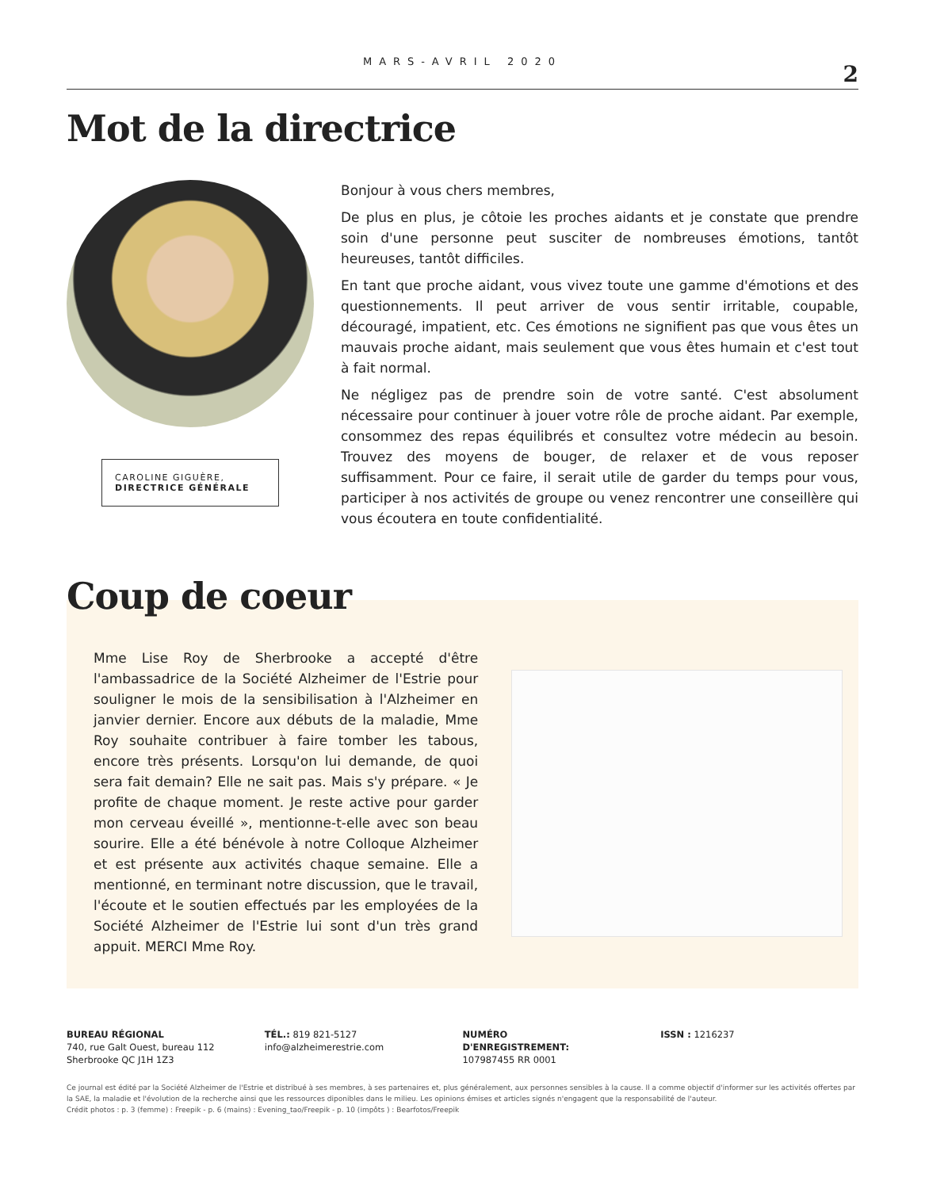MARS-AVRIL 2020
2
Mot de la directrice
CAROLINE GIGUÈRE,
DIRECTRICE GÉNÉRALE
Bonjour à vous chers membres,
De plus en plus, je côtoie les proches aidants et je constate que prendre soin d'une personne peut susciter de nombreuses émotions, tantôt heureuses, tantôt difficiles.
En tant que proche aidant, vous vivez toute une gamme d'émotions et des questionnements. Il peut arriver de vous sentir irritable, coupable, découragé, impatient, etc. Ces émotions ne signifient pas que vous êtes un mauvais proche aidant, mais seulement que vous êtes humain et c'est tout à fait normal.
Ne négligez pas de prendre soin de votre santé. C'est absolument nécessaire pour continuer à jouer votre rôle de proche aidant. Par exemple, consommez des repas équilibrés et consultez votre médecin au besoin. Trouvez des moyens de bouger, de relaxer et de vous reposer suffisamment. Pour ce faire, il serait utile de garder du temps pour vous, participer à nos activités de groupe ou venez rencontrer une conseillère qui vous écoutera en toute confidentialité.
Coup de coeur
Mme Lise Roy de Sherbrooke a accepté d'être l'ambassadrice de la Société Alzheimer de l'Estrie pour souligner le mois de la sensibilisation à l'Alzheimer en janvier dernier. Encore aux débuts de la maladie, Mme Roy souhaite contribuer à faire tomber les tabous, encore très présents. Lorsqu'on lui demande, de quoi sera fait demain? Elle ne sait pas. Mais s'y prépare. « Je profite de chaque moment. Je reste active pour garder mon cerveau éveillé », mentionne-t-elle avec son beau sourire. Elle a été bénévole à notre Colloque Alzheimer et est présente aux activités chaque semaine. Elle a mentionné, en terminant notre discussion, que le travail, l'écoute et le soutien effectués par les employées de la Société Alzheimer de l'Estrie lui sont d'un très grand appuit. MERCI Mme Roy.
BUREAU RÉGIONAL
740, rue Galt Ouest, bureau 112
Sherbrooke QC J1H 1Z3
TÉL.: 819 821-5127
info@alzheimerestrie.com
NUMÉRO
D'ENREGISTREMENT:
107987455 RR 0001
ISSN : 1216237
Ce journal est édité par la Société Alzheimer de l'Estrie et distribué à ses membres, à ses partenaires et, plus généralement, aux personnes sensibles à la cause. Il a comme objectif d'informer sur les activités offertes par la SAE, la maladie et l'évolution de la recherche ainsi que les ressources diponibles dans le milieu. Les opinions émises et articles signés n'engagent que la responsabilité de l'auteur.
Crédit photos : p. 3 (femme) : Freepik - p. 6 (mains) : Evening_tao/Freepik - p. 10 (impôts ) : Bearfotos/Freepik